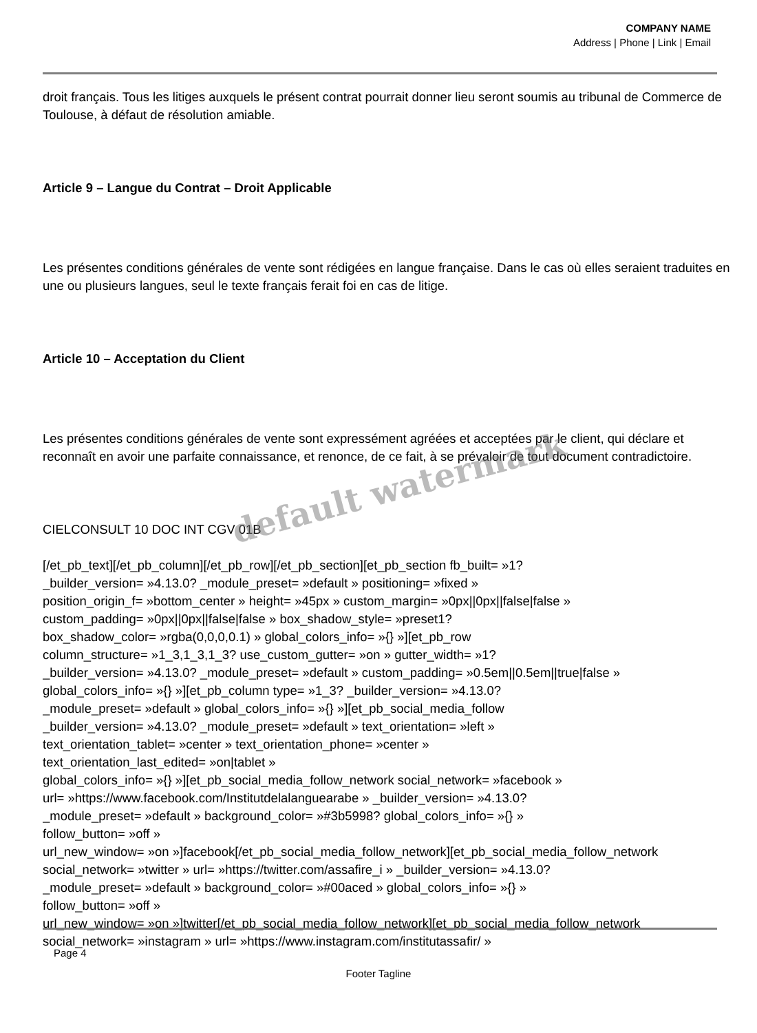COMPANY NAME
Address | Phone | Link | Email
droit français. Tous les litiges auxquels le présent contrat pourrait donner lieu seront soumis au tribunal de Commerce de Toulouse, à défaut de résolution amiable.
Article 9 – Langue du Contrat – Droit Applicable
Les présentes conditions générales de vente sont rédigées en langue française. Dans le cas où elles seraient traduites en une ou plusieurs langues, seul le texte français ferait foi en cas de litige.
Article 10 – Acceptation du Client
Les présentes conditions générales de vente sont expressément agréées et acceptées par le client, qui déclare et reconnaît en avoir une parfaite connaissance, et renonce, de ce fait, à se prévaloir de tout document contradictoire.
CIELCONSULT 10 DOC INT CGV 01B
[/et_pb_text][/et_pb_column][/et_pb_row][/et_pb_section][et_pb_section fb_built= »1?
_builder_version= »4.13.0? _module_preset= »default » positioning= »fixed »
position_origin_f= »bottom_center » height= »45px » custom_margin= »0px||0px||false|false »
custom_padding= »0px||0px||false|false » box_shadow_style= »preset1?
box_shadow_color= »rgba(0,0,0,0.1) » global_colors_info= »{} »][et_pb_row
column_structure= »1_3,1_3,1_3? use_custom_gutter= »on » gutter_width= »1?
_builder_version= »4.13.0? _module_preset= »default » custom_padding= »0.5em||0.5em||true|false »
global_colors_info= »{} »][et_pb_column type= »1_3? _builder_version= »4.13.0?
_module_preset= »default » global_colors_info= »{} »][et_pb_social_media_follow
_builder_version= »4.13.0? _module_preset= »default » text_orientation= »left »
text_orientation_tablet= »center » text_orientation_phone= »center »
text_orientation_last_edited= »on|tablet »
global_colors_info= »{} »][et_pb_social_media_follow_network social_network= »facebook »
url= »https://www.facebook.com/Institutdelalanguearabe » _builder_version= »4.13.0?
_module_preset= »default » background_color= »#3b5998? global_colors_info= »{} »
follow_button= »off »
url_new_window= »on »]facebook[/et_pb_social_media_follow_network][et_pb_social_media_follow_network
social_network= »twitter » url= »https://twitter.com/assafire_i » _builder_version= »4.13.0?
_module_preset= »default » background_color= »#00aced » global_colors_info= »{} »
follow_button= »off »
url_new_window= »on »]twitter[/et_pb_social_media_follow_network][et_pb_social_media_follow_network
social_network= »instagram » url= »https://www.instagram.com/institutassafir/ »
default watermark
Page 4
Footer Tagline